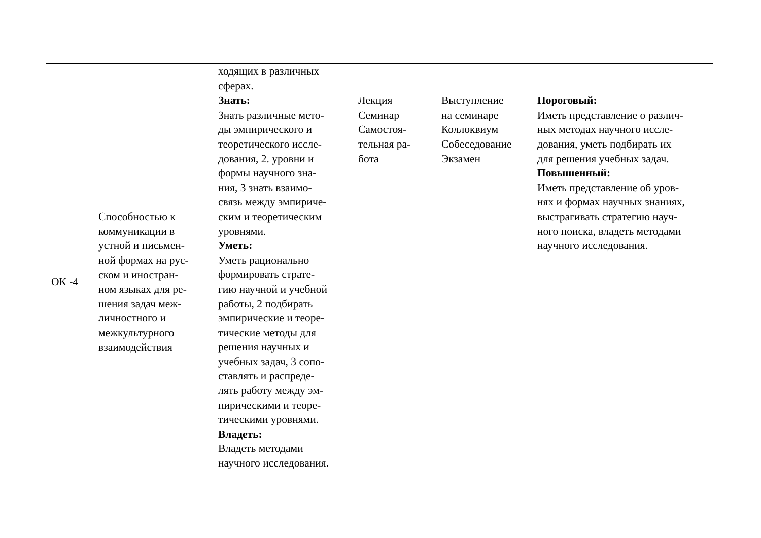| | | ходящих в различных сферах. | | | |
| ОК -4 | Способностью к коммуникации в устной и письмен- ной формах на рус- ском и иностран- ном языках для ре- шения задач меж- личностного и межкультурного взаимодействия | Знать: Знать различные мето- ды эмпирического и теоретического иссле- дования, 2. уровни и формы научного зна- ния, 3 знать взаимо- связь между эмпириче- ским и теоретическим уровнями. Уметь: Уметь рационально формировать страте- гию научной и учебной работы, 2 подбирать эмпирические и теоре- тические методы для решения научных и учебных задач, 3 сопо- ставлять и распреде- лять работу между эм- пирическими и теоре- тическими уровнями. Владеть: Владеть методами научного исследования. | Лекция Семинар Самостоя- тельная ра- бота | Выступление на семинаре Коллоквиум Собеседование Экзамен | Пороговый: Иметь представление о различ- ных методах научного иссле- дования, уметь подбирать их для решения учебных задач. Повышенный: Иметь представление об уров- нях и формах научных знаниях, выстрагивать стратегию науч- ного поиска, владеть методами научного исследования. |